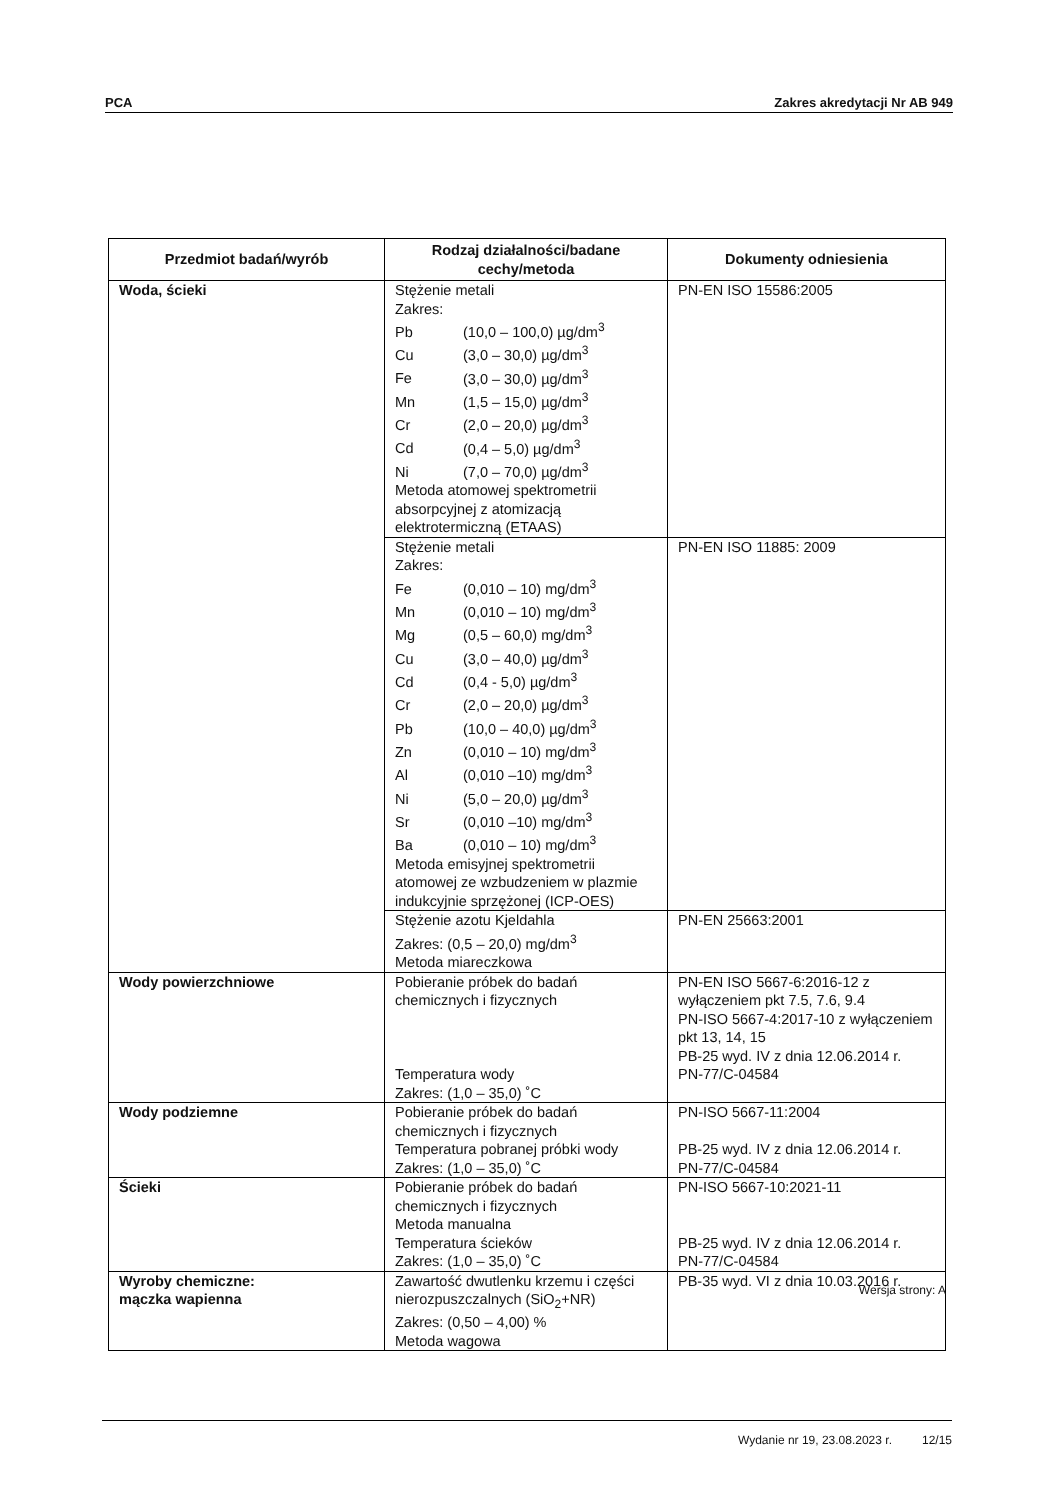PCA Zakres akredytacji Nr AB 949
| Przedmiot badań/wyrób | Rodzaj działalności/badane cechy/metoda | Dokumenty odniesienia |
| --- | --- | --- |
| Woda, ścieki | Stężenie metali Zakres: Pb (10,0 – 100,0) µg/dm<sup>3</sup> Cu (3,0 – 30,0) µg/dm<sup>3</sup> Fe (3,0 – 30,0) µg/dm<sup>3</sup> Mn (1,5 – 15,0) µg/dm<sup>3</sup> Cr (2,0 – 20,0) µg/dm<sup>3</sup> Cd (0,4 – 5,0) µg/dm<sup>3</sup> Ni (7,0 – 70,0) µg/dm<sup>3</sup> Metoda atomowej spektrometrii absorpcyjnej z atomizacją elektrotermiczną (ETAAS) | PN-EN ISO 15586:2005 |
| | Stężenie metali Zakres: Fe (0,010 – 10) mg/dm<sup>3</sup> Mn (0,010 – 10) mg/dm<sup>3</sup> Mg (0,5 – 60,0) mg/dm<sup>3</sup> Cu (3,0 – 40,0) µg/dm<sup>3</sup> Cd (0,4 - 5,0) µg/dm<sup>3</sup> Cr (2,0 – 20,0) µg/dm<sup>3</sup> Pb (10,0 – 40,0) µg/dm<sup>3</sup> Zn (0,010 – 10) mg/dm<sup>3</sup> Al (0,010 –10) mg/dm<sup>3</sup> Ni (5,0 – 20,0) µg/dm<sup>3</sup> Sr (0,010 –10) mg/dm<sup>3</sup> Ba (0,010 – 10) mg/dm<sup>3</sup> Metoda emisyjnej spektrometrii atomowej ze wzbudzeniem w plazmie indukcyjnie sprzężonej (ICP-OES) | PN-EN ISO 11885: 2009 |
| | Stężenie azotu Kjeldahla Zakres: (0,5 – 20,0) mg/dm<sup>3</sup> Metoda miareczkowa | PN-EN 25663:2001 |
| Wody powierzchniowe | Pobieranie próbek do badań chemicznych i fizycznych Temperatura wody Zakres: (1,0 – 35,0) ˚C | PN-EN ISO 5667-6:2016-12 z wyłączeniem pkt 7.5, 7.6, 9.4 PN-ISO 5667-4:2017-10 z wyłączeniem pkt 13, 14, 15 PB-25 wyd. IV z dnia 12.06.2014 r. PN-77/C-04584 |
| Wody podziemne | Pobieranie próbek do badań chemicznych i fizycznych Temperatura pobranej próbki wody Zakres: (1,0 – 35,0) ˚C | PN-ISO 5667-11:2004 PB-25 wyd. IV z dnia 12.06.2014 r. PN-77/C-04584 |
| Ścieki | Pobieranie próbek do badań chemicznych i fizycznych Metoda manualna Temperatura ścieków Zakres: (1,0 – 35,0) ˚C | PN-ISO 5667-10:2021-11 PB-25 wyd. IV z dnia 12.06.2014 r. PN-77/C-04584 |
| Wyroby chemiczne: mączka wapienna | Zawartość dwutlenku krzemu i części nierozpuszczalnych (SiO<sub>2</sub>+NR) Zakres: (0,50 – 4,00) % Metoda wagowa | PB-35 wyd. VI z dnia 10.03.2016 r. |
Wersja strony: A
Wydanie nr 19, 23.08.2023 r. 12/15